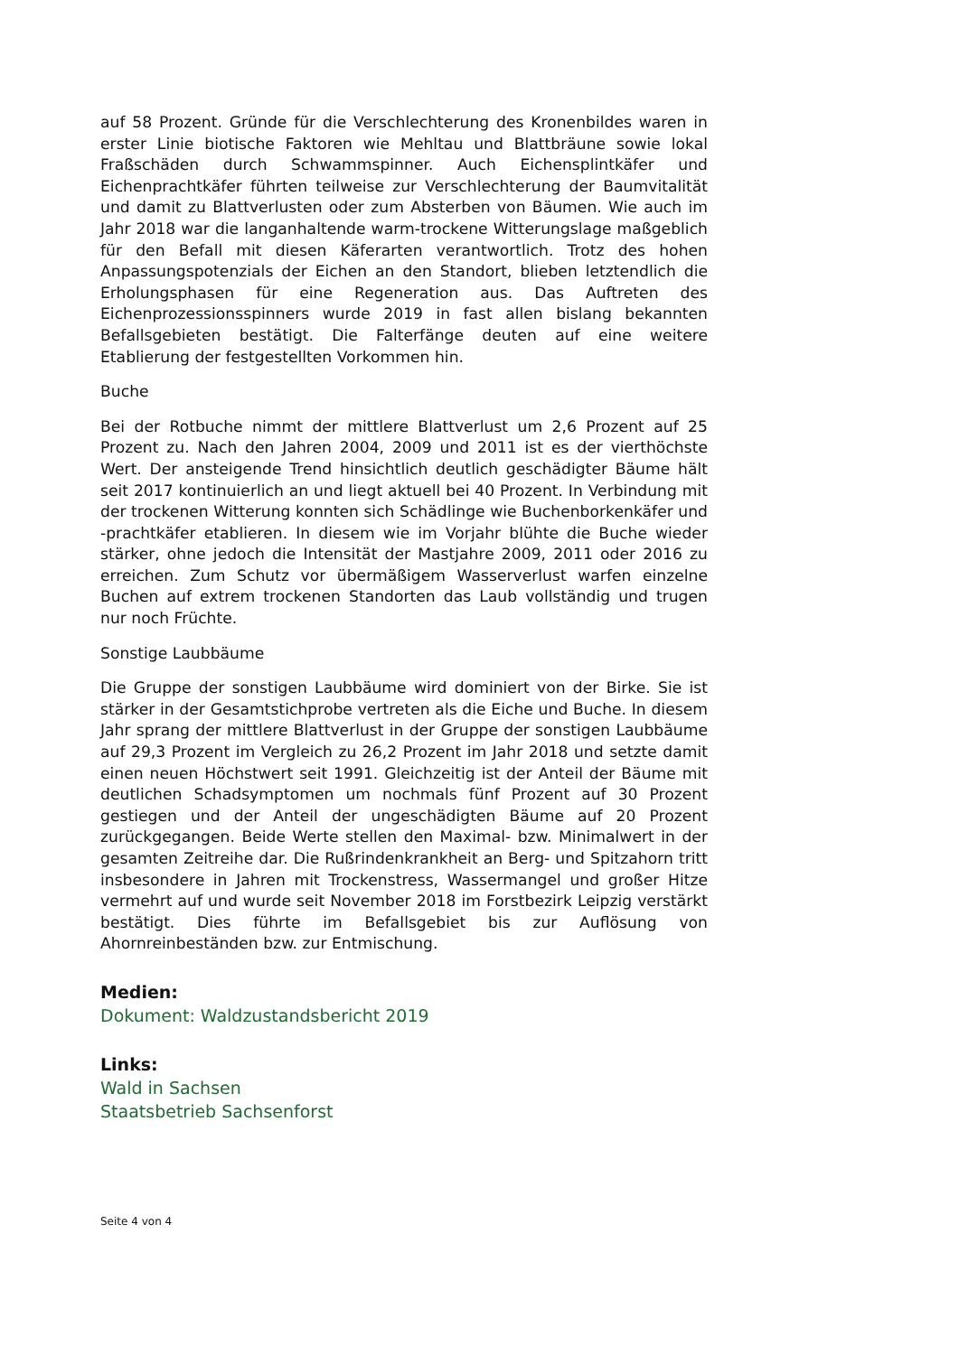auf 58 Prozent. Gründe für die Verschlechterung des Kronenbildes waren in erster Linie biotische Faktoren wie Mehltau und Blattbräune sowie lokal Fraßschäden durch Schwammspinner. Auch Eichensplintkäfer und Eichenprachtkäfer führten teilweise zur Verschlechterung der Baumvitalität und damit zu Blattverlusten oder zum Absterben von Bäumen. Wie auch im Jahr 2018 war die langanhaltende warm-trockene Witterungslage maßgeblich für den Befall mit diesen Käferarten verantwortlich. Trotz des hohen Anpassungspotenzials der Eichen an den Standort, blieben letztendlich die Erholungsphasen für eine Regeneration aus. Das Auftreten des Eichenprozessionsspinners wurde 2019 in fast allen bislang bekannten Befallsgebieten bestätigt. Die Falterfänge deuten auf eine weitere Etablierung der festgestellten Vorkommen hin.
Buche
Bei der Rotbuche nimmt der mittlere Blattverlust um 2,6 Prozent auf 25 Prozent zu. Nach den Jahren 2004, 2009 und 2011 ist es der vierthöchste Wert. Der ansteigende Trend hinsichtlich deutlich geschädigter Bäume hält seit 2017 kontinuierlich an und liegt aktuell bei 40 Prozent. In Verbindung mit der trockenen Witterung konnten sich Schädlinge wie Buchenborkenkäfer und -prachtkäfer etablieren. In diesem wie im Vorjahr blühte die Buche wieder stärker, ohne jedoch die Intensität der Mastjahre 2009, 2011 oder 2016 zu erreichen. Zum Schutz vor übermäßigem Wasserverlust warfen einzelne Buchen auf extrem trockenen Standorten das Laub vollständig und trugen nur noch Früchte.
Sonstige Laubbäume
Die Gruppe der sonstigen Laubbäume wird dominiert von der Birke. Sie ist stärker in der Gesamtstichprobe vertreten als die Eiche und Buche. In diesem Jahr sprang der mittlere Blattverlust in der Gruppe der sonstigen Laubbäume auf 29,3 Prozent im Vergleich zu 26,2 Prozent im Jahr 2018 und setzte damit einen neuen Höchstwert seit 1991. Gleichzeitig ist der Anteil der Bäume mit deutlichen Schadsymptomen um nochmals fünf Prozent auf 30 Prozent gestiegen und der Anteil der ungeschädigten Bäume auf 20 Prozent zurückgegangen. Beide Werte stellen den Maximal- bzw. Minimalwert in der gesamten Zeitreihe dar. Die Rußrindenkrankheit an Berg- und Spitzahorn tritt insbesondere in Jahren mit Trockenstress, Wassermangel und großer Hitze vermehrt auf und wurde seit November 2018 im Forstbezirk Leipzig verstärkt bestätigt. Dies führte im Befallsgebiet bis zur Auflösung von Ahornreinbeständen bzw. zur Entmischung.
Medien:
Dokument: Waldzustandsbericht 2019
Links:
Wald in Sachsen
Staatsbetrieb Sachsenforst
Seite 4 von 4